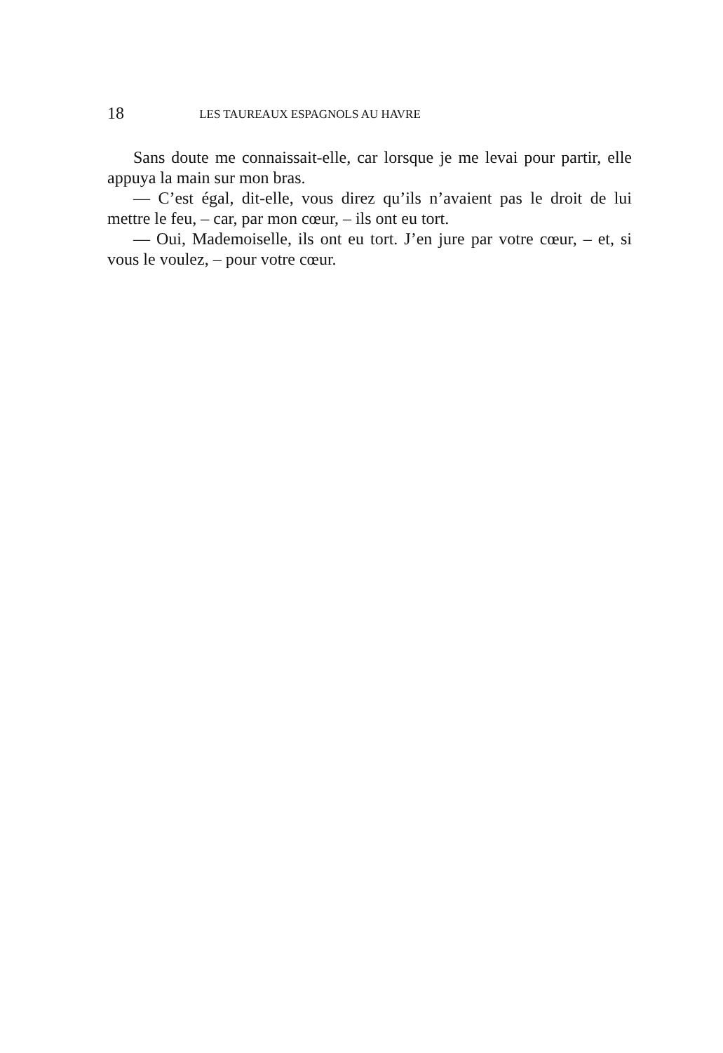18
LES TAUREAUX ESPAGNOLS AU HAVRE
Sans doute me connaissait-elle, car lorsque je me levai pour partir, elle appuya la main sur mon bras.
— C’est égal, dit-elle, vous direz qu’ils n’avaient pas le droit de lui mettre le feu, – car, par mon cœur, – ils ont eu tort.
— Oui, Mademoiselle, ils ont eu tort. J’en jure par votre cœur, – et, si vous le voulez, – pour votre cœur.